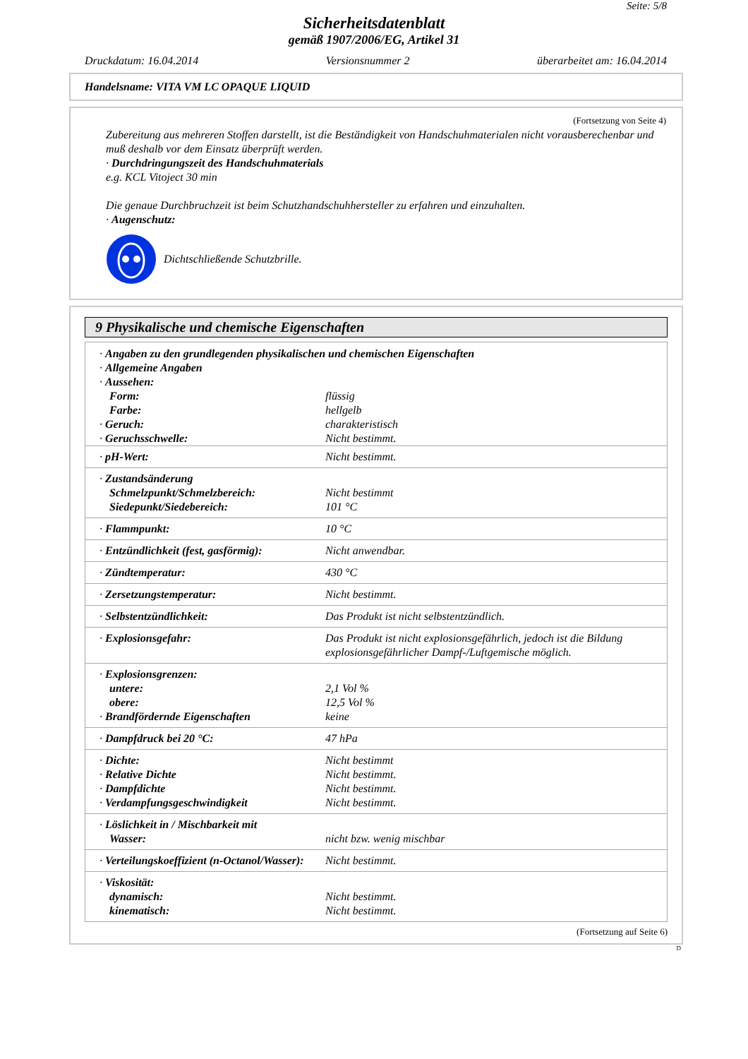Seite: 5/8
Sicherheitsdatenblatt
gemäß 1907/2006/EG, Artikel 31
Druckdatum: 16.04.2014 Versionsnummer 2 überarbeitet am: 16.04.2014
Handelsname: VITA VM LC OPAQUE LIQUID
(Fortsetzung von Seite 4)
Zubereitung aus mehreren Stoffen darstellt, ist die Beständigkeit von Handschuhmaterialen nicht vorausberechenbar und muß deshalb vor dem Einsatz überprüft werden.
· Durchdringungszeit des Handschuhmaterials
e.g. KCL Vitoject 30 min
Die genaue Durchbruchzeit ist beim Schutzhandschuhhersteller zu erfahren und einzuhalten.
· Augenschutz:
Dichtschließende Schutzbrille.
9 Physikalische und chemische Eigenschaften
| · Angaben zu den grundlegenden physikalischen und chemischen Eigenschaften · Allgemeine Angaben · Aussehen: | |
| Form: Farbe: · Geruch: · Geruchsschwelle: | flüssig hellgelb charakteristisch Nicht bestimmt. |
| · pH-Wert: | Nicht bestimmt. |
| · Zustandsänderung Schmelzpunkt/Schmelzbereich: Siedepunkt/Siedebereich: | Nicht bestimmt 101 °C |
| · Flammpunkt: | 10 °C |
| · Entzündlichkeit (fest, gasförmig): | Nicht anwendbar. |
| · Zündtemperatur: | 430 °C |
| · Zersetzungstemperatur: | Nicht bestimmt. |
| · Selbstentzündlichkeit: | Das Produkt ist nicht selbstentzündlich. |
| · Explosionsgefahr: | Das Produkt ist nicht explosionsgefährlich, jedoch ist die Bildung explosionsgefährlicher Dampf-/Luftgemische möglich. |
| · Explosionsgrenzen: untere: obere: · Brandfördernde Eigenschaften | 2,1 Vol % 12,5 Vol % keine |
| · Dampfdruck bei 20 °C: | 47 hPa |
| · Dichte: · Relative Dichte · Dampfdichte · Verdampfungsgeschwindigkeit | Nicht bestimmt Nicht bestimmt. Nicht bestimmt. Nicht bestimmt. |
| · Löslichkeit in / Mischbarkeit mit Wasser: | nicht bzw. wenig mischbar |
| · Verteilungskoeffizient (n-Octanol/Wasser): | Nicht bestimmt. |
| · Viskosität: dynamisch: kinematisch: | Nicht bestimmt. Nicht bestimmt. |
(Fortsetzung auf Seite 6)
D